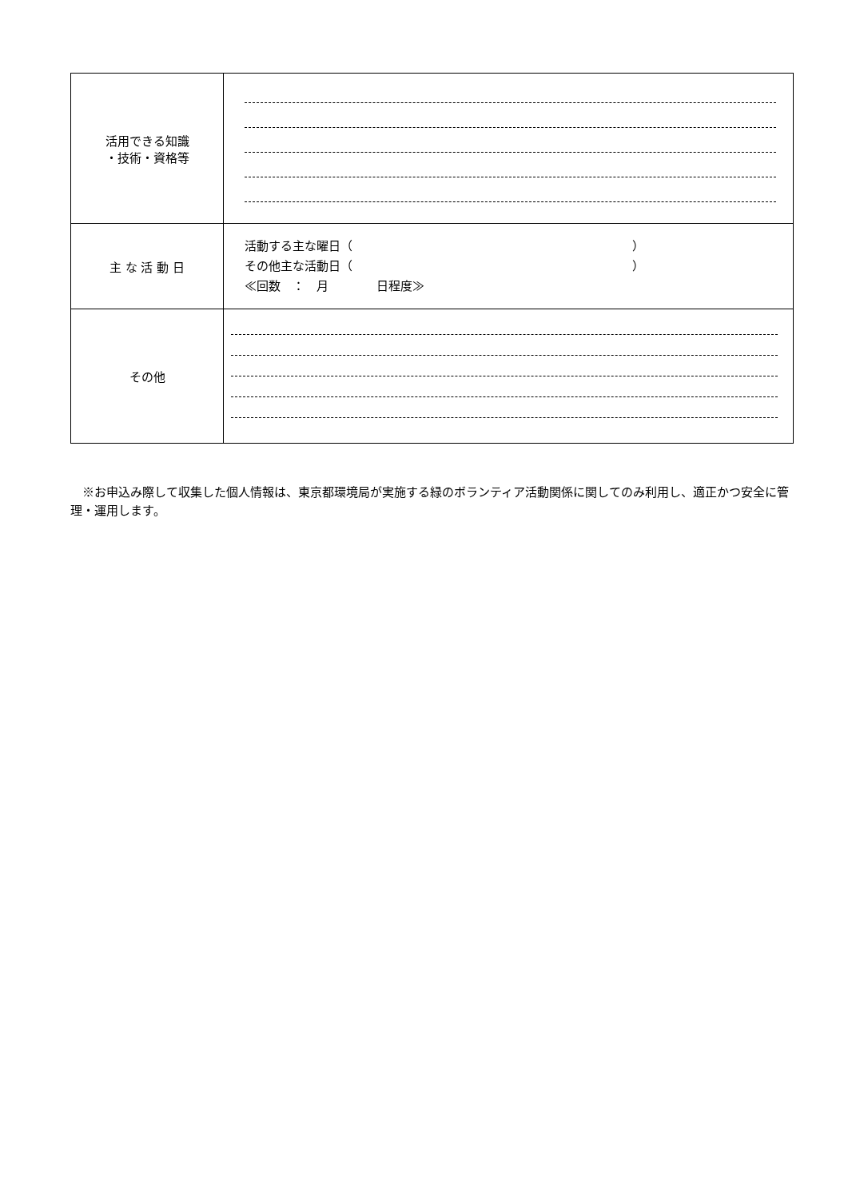| 活用できる知識 ・技術・資格等 | |
| 主 な 活 動 日 | 活動する主な曜日（ ） その他主な活動日（ ） ≪回数 ： 月 日程度≫ |
| その他 | |
　※お申込み際して収集した個人情報は、東京都環境局が実施する緑のボランティア活動関係に関してのみ利用し、適正かつ安全に管理・運用します。